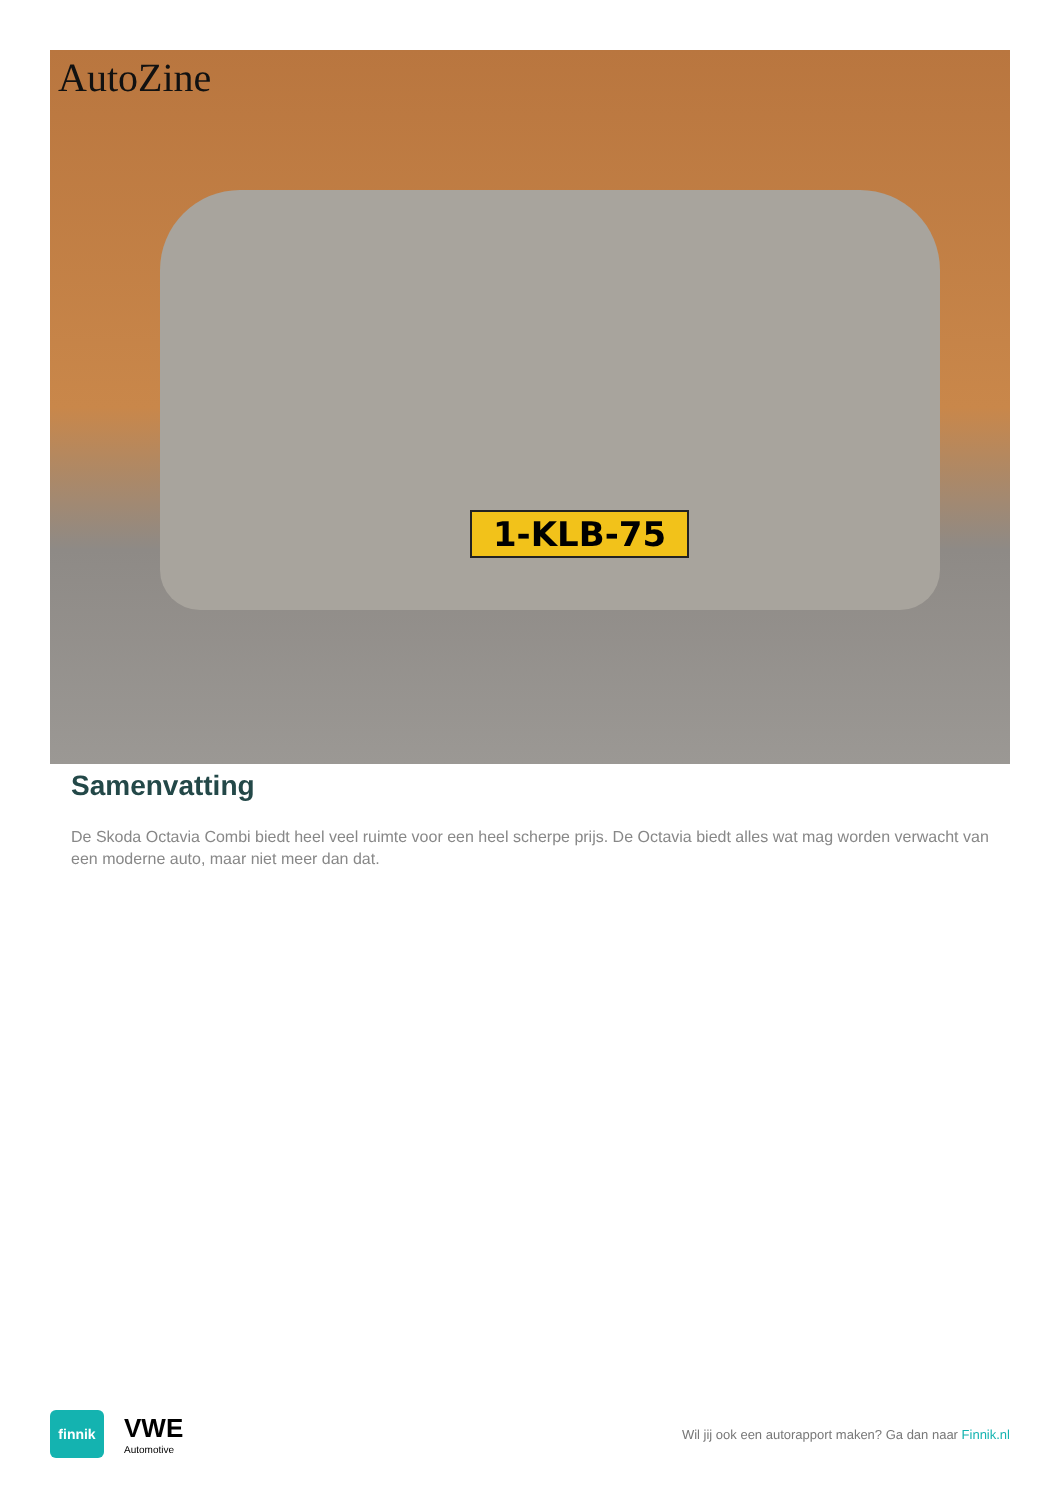AutoZine
1-KLB-75
Samenvatting
De Skoda Octavia Combi biedt heel veel ruimte voor een heel scherpe prijs. De Octavia biedt alles wat mag worden verwacht van een moderne auto, maar niet meer dan dat.
finnik
VWE
Automotive
Wil jij ook een autorapport maken? Ga dan naar Finnik.nl